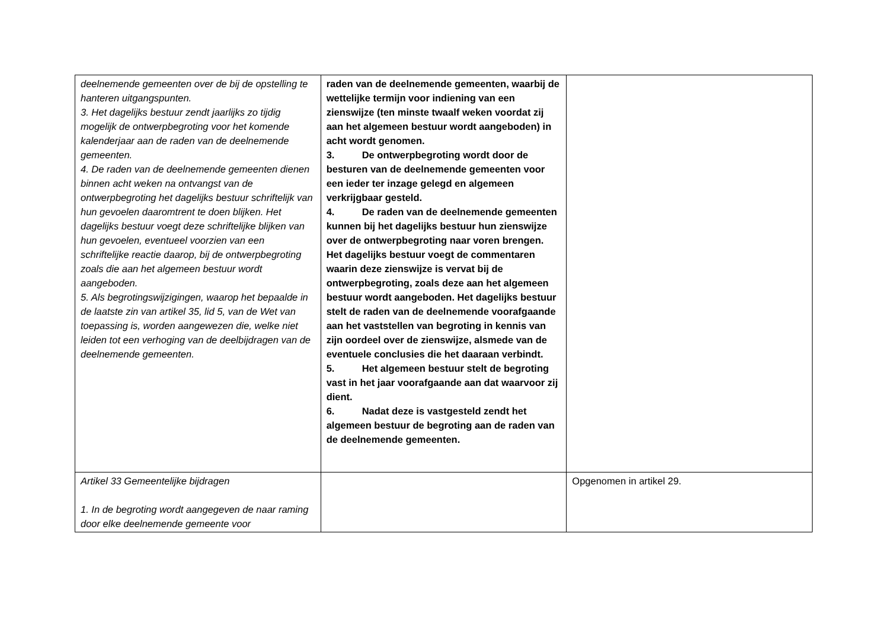| deelnemende gemeenten over de bij de opstelling te hanteren uitgangspunten. 3. Het dagelijks bestuur zendt jaarlijks zo tijdig mogelijk de ontwerpbegroting voor het komende kalenderjaar aan de raden van de deelnemende gemeenten. 4. De raden van de deelnemende gemeenten dienen binnen acht weken na ontvangst van de ontwerpbegroting het dagelijks bestuur schriftelijk van hun gevoelen daaromtrent te doen blijken. Het dagelijks bestuur voegt deze schriftelijke blijken van hun gevoelen, eventueel voorzien van een schriftelijke reactie daarop, bij de ontwerpbegroting zoals die aan het algemeen bestuur wordt aangeboden. 5. Als begrotingswijzigingen, waarop het bepaalde in de laatste zin van artikel 35, lid 5, van de Wet van toepassing is, worden aangewezen die, welke niet leiden tot een verhoging van de deelbijdragen van de deelnemende gemeenten. | raden van de deelnemende gemeenten, waarbij de wettelijke termijn voor indiening van een zienswijze (ten minste twaalf weken voordat zij aan het algemeen bestuur wordt aangeboden) in acht wordt genomen. 3. De ontwerpbegroting wordt door de besturen van de deelnemende gemeenten voor een ieder ter inzage gelegd en algemeen verkrijgbaar gesteld. 4. De raden van de deelnemende gemeenten kunnen bij het dagelijks bestuur hun zienswijze over de ontwerpbegroting naar voren brengen. Het dagelijks bestuur voegt de commentaren waarin deze zienswijze is vervat bij de ontwerpbegroting, zoals deze aan het algemeen bestuur wordt aangeboden. Het dagelijks bestuur stelt de raden van de deelnemende voorafgaande aan het vaststellen van begroting in kennis van zijn oordeel over de zienswijze, alsmede van de eventuele conclusies die het daaraan verbindt. 5. Het algemeen bestuur stelt de begroting vast in het jaar voorafgaande aan dat waarvoor zij dient. 6. Nadat deze is vastgesteld zendt het algemeen bestuur de begroting aan de raden van de deelnemende gemeenten. | |
| Artikel 33 Gemeentelijke bijdragen 1. In de begroting wordt aangegeven de naar raming door elke deelnemende gemeente voor | | Opgenomen in artikel 29. |